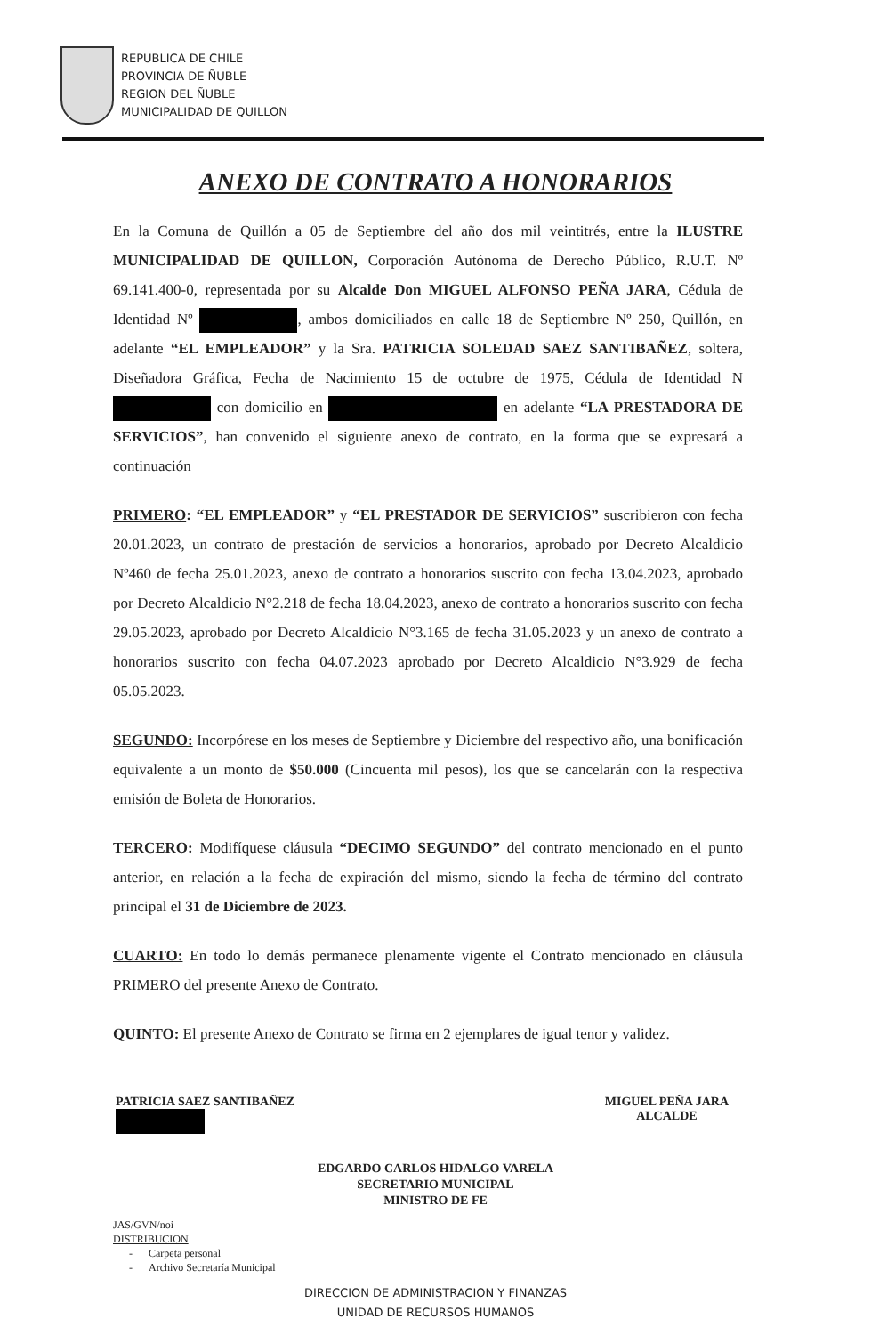REPUBLICA DE CHILE
PROVINCIA DE ÑUBLE
REGION DEL ÑUBLE
MUNICIPALIDAD DE QUILLON
ANEXO DE CONTRATO A HONORARIOS
En la Comuna de Quillón a 05 de Septiembre del año dos mil veintitrés, entre la ILUSTRE MUNICIPALIDAD DE QUILLON, Corporación Autónoma de Derecho Público, R.U.T. Nº 69.141.400-0, representada por su Alcalde Don MIGUEL ALFONSO PEÑA JARA, Cédula de Identidad Nº , ambos domiciliados en calle 18 de Septiembre Nº 250, Quillón, en adelante “EL EMPLEADOR” y la Sra. PATRICIA SOLEDAD SAEZ SANTIBAÑEZ, soltera, Diseñadora Gráfica, Fecha de Nacimiento 15 de octubre de 1975, Cédula de Identidad N con domicilio en en adelante “LA PRESTADORA DE SERVICIOS”, han convenido el siguiente anexo de contrato, en la forma que se expresará a continuación
PRIMERO: “EL EMPLEADOR” y “EL PRESTADOR DE SERVICIOS” suscribieron con fecha 20.01.2023, un contrato de prestación de servicios a honorarios, aprobado por Decreto Alcaldicio Nº460 de fecha 25.01.2023, anexo de contrato a honorarios suscrito con fecha 13.04.2023, aprobado por Decreto Alcaldicio N°2.218 de fecha 18.04.2023, anexo de contrato a honorarios suscrito con fecha 29.05.2023, aprobado por Decreto Alcaldicio N°3.165 de fecha 31.05.2023 y un anexo de contrato a honorarios suscrito con fecha 04.07.2023 aprobado por Decreto Alcaldicio N°3.929 de fecha 05.05.2023.
SEGUNDO: Incorpórese en los meses de Septiembre y Diciembre del respectivo año, una bonificación equivalente a un monto de $50.000 (Cincuenta mil pesos), los que se cancelarán con la respectiva emisión de Boleta de Honorarios.
TERCERO: Modifíquese cláusula “DECIMO SEGUNDO” del contrato mencionado en el punto anterior, en relación a la fecha de expiración del mismo, siendo la fecha de término del contrato principal el 31 de Diciembre de 2023.
CUARTO: En todo lo demás permanece plenamente vigente el Contrato mencionado en cláusula PRIMERO del presente Anexo de Contrato.
QUINTO: El presente Anexo de Contrato se firma en 2 ejemplares de igual tenor y validez.
PATRICIA SAEZ SANTIBAÑEZ
MIGUEL PEÑA JARA
ALCALDE
EDGARDO CARLOS HIDALGO VARELA
SECRETARIO MUNICIPAL
MINISTRO DE FE
JAS/GVN/noi
DISTRIBUCION
- Carpeta personal
- Archivo Secretaría Municipal
DIRECCION DE ADMINISTRACION Y FINANZAS
UNIDAD DE RECURSOS HUMANOS